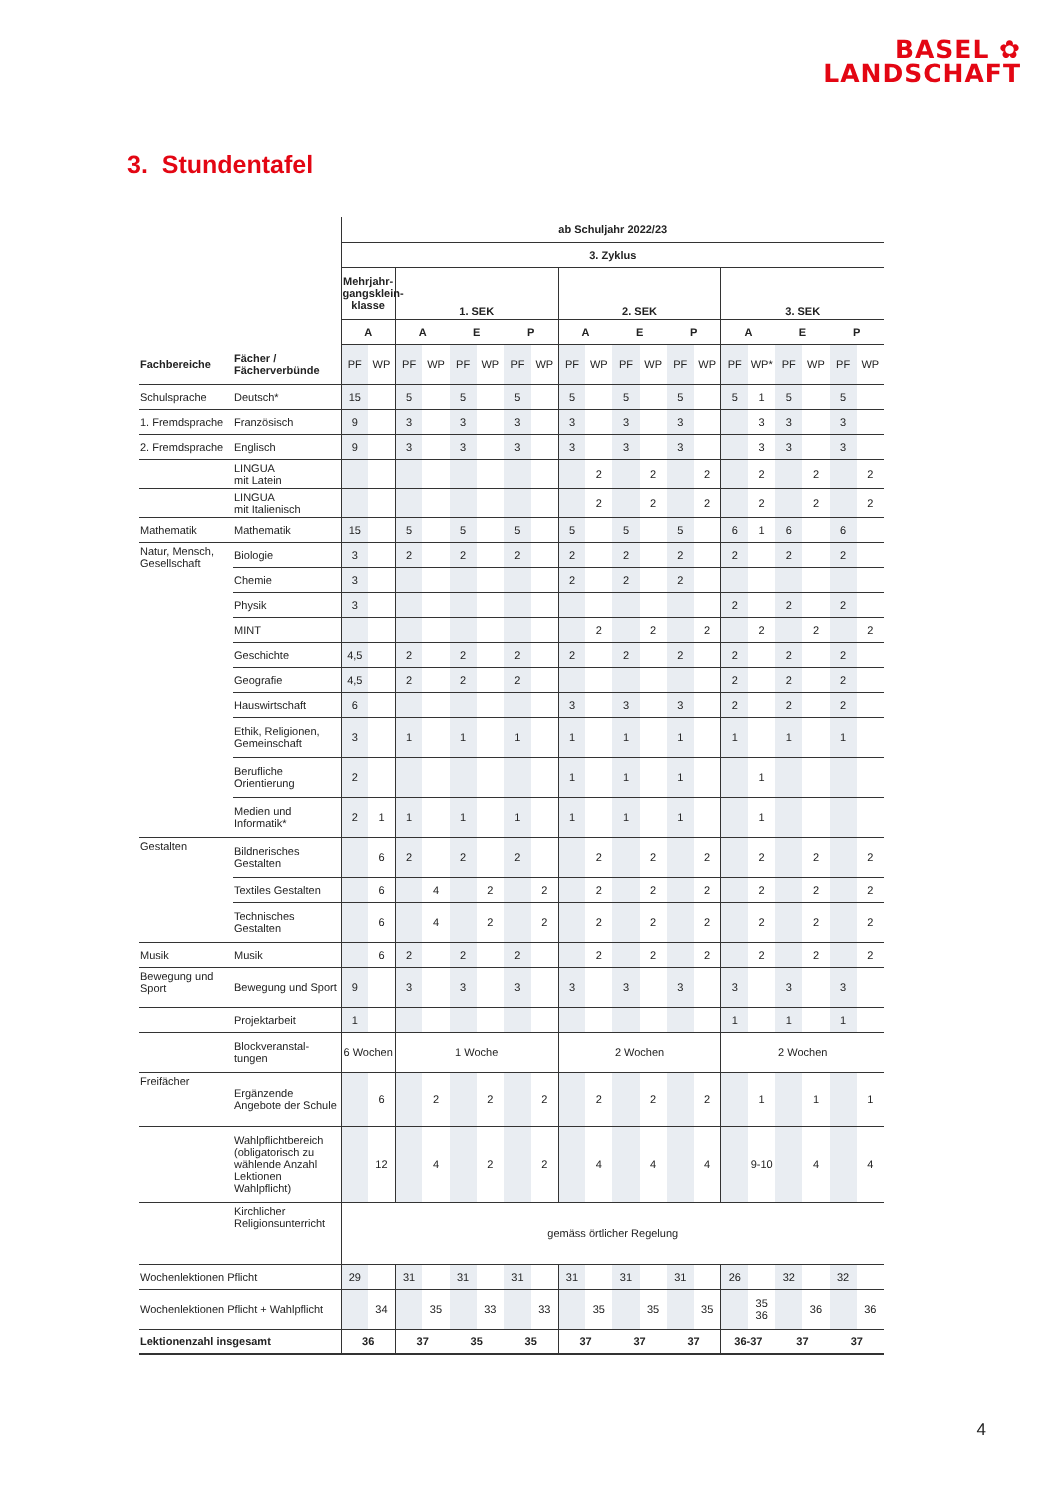BASEL ✿
LANDSCHAFT
3. Stundentafel
| | | ab Schuljahr 2022/23 | | | | | | | | | | | | | | | | | | | |
| --- | --- | --- | --- | --- | --- | --- | --- | --- | --- | --- | --- | --- | --- | --- | --- | --- | --- | --- | --- | --- | --- |
| | | 3. Zyklus | | | | | | | | | | | | | | | | | | | |
| | | Mehrjahr- gangsklein- klasse | | 1. SEK | | | | | | 2. SEK | | | | | | 3. SEK | | | | | |
| | | A | | A | | E | | P | | A | | E | | P | | A | | E | | P | |
| Fachbereiche | Fächer / Fächerverbünde | PF | WP | PF | WP | PF | WP | PF | WP | PF | WP | PF | WP | PF | WP | PF | WP* | PF | WP | PF | WP |
| Schulsprache | Deutsch* | 15 | | 5 | | 5 | | 5 | | 5 | | 5 | | 5 | | 5 | 1 | 5 | | 5 | |
| 1. Fremdsprache | Französisch | 9 | | 3 | | 3 | | 3 | | 3 | | 3 | | 3 | | | 3 | 3 | | 3 | |
| 2. Fremdsprache | Englisch | 9 | | 3 | | 3 | | 3 | | 3 | | 3 | | 3 | | | 3 | 3 | | 3 | |
| | LINGUA mit Latein | | | | | | | | | | 2 | | 2 | | 2 | | 2 | | 2 | | 2 |
| | LINGUA mit Italienisch | | | | | | | | | | 2 | | 2 | | 2 | | 2 | | 2 | | 2 |
| Mathematik | Mathematik | 15 | | 5 | | 5 | | 5 | | 5 | | 5 | | 5 | | 6 | 1 | 6 | | 6 | |
| Natur, Mensch, Gesellschaft | Biologie | 3 | | 2 | | 2 | | 2 | | 2 | | 2 | | 2 | | 2 | | 2 | | 2 | |
| | Chemie | 3 | | | | | | | | 2 | | 2 | | 2 | | | | | | | |
| | Physik | 3 | | | | | | | | | | | | | | 2 | | 2 | | 2 | |
| | MINT | | | | | | | | | | 2 | | 2 | | 2 | | 2 | | 2 | | 2 |
| | Geschichte | 4,5 | | 2 | | 2 | | 2 | | 2 | | 2 | | 2 | | 2 | | 2 | | 2 | |
| | Geografie | 4,5 | | 2 | | 2 | | 2 | | | | | | | | 2 | | 2 | | 2 | |
| | Hauswirtschaft | 6 | | | | | | | | 3 | | 3 | | 3 | | 2 | | 2 | | 2 | |
| | Ethik, Religionen, Gemeinschaft | 3 | | 1 | | 1 | | 1 | | 1 | | 1 | | 1 | | 1 | | 1 | | 1 | |
| | Berufliche Orientierung | 2 | | | | | | | | 1 | | 1 | | 1 | | | 1 | | | | |
| | Medien und Informatik* | 2 | 1 | 1 | | 1 | | 1 | | 1 | | 1 | | 1 | | | 1 | | | | |
| Gestalten | Bildnerisches Gestalten | | 6 | 2 | | 2 | | 2 | | | 2 | | 2 | | 2 | | 2 | | 2 | | 2 |
| | Textiles Gestalten | | 6 | | 4 | | 2 | | 2 | | 2 | | 2 | | 2 | | 2 | | 2 | | 2 |
| | Technisches Gestalten | | 6 | | 4 | | 2 | | 2 | | 2 | | 2 | | 2 | | 2 | | 2 | | 2 |
| Musik | Musik | | 6 | 2 | | 2 | | 2 | | | 2 | | 2 | | 2 | | 2 | | 2 | | 2 |
| Bewegung und Sport | Bewegung und Sport | 9 | | 3 | | 3 | | 3 | | 3 | | 3 | | 3 | | 3 | | 3 | | 3 | |
| | Projektarbeit | 1 | | | | | | | | | | | | | | 1 | | 1 | | 1 | |
| | Blockveranstal- tungen | 6 Wochen | | 1 Woche | | | | | | 2 Wochen | | | | | | 2 Wochen | | | | | |
| Freifächer | Ergänzende Angebote der Schule | | 6 | | 2 | | 2 | | 2 | | 2 | | 2 | | 2 | | 1 | | 1 | | 1 |
| | Wahlpflichtbereich (obligatorisch zu wählende Anzahl Lektionen Wahlpflicht) | | 12 | | 4 | | 2 | | 2 | | 4 | | 4 | | 4 | | 9-10 | | 4 | | 4 |
| | Kirchlicher Religionsunterricht | gemäss örtlicher Regelung | | | | | | | | | | | | | | | | | | | |
| Wochenlektionen Pflicht | | 29 | | 31 | | 31 | | 31 | | 31 | | 31 | | 31 | | 26 | | 32 | | 32 | |
| Wochenlektionen Pflicht + Wahlpflicht | | | 34 | | 35 | | 33 | | 33 | | 35 | | 35 | | 35 | | 35 36 | | 36 | | 36 |
| Lektionenzahl insgesamt | | 36 | | 37 | | 35 | | 35 | | 37 | | 37 | | 37 | | 36-37 | | 37 | | 37 | |
4